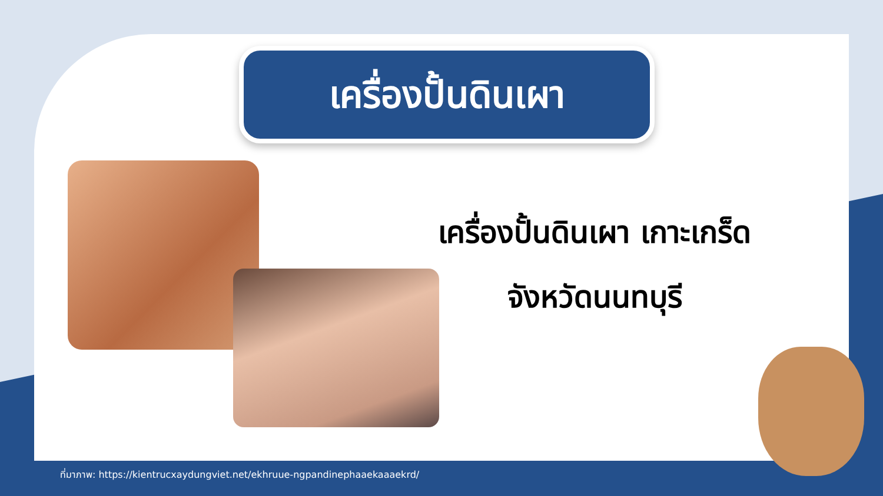เครื่องปั้นดินเผา
เครื่องปั้นดินเผา เกาะเกร็ด
จังหวัดนนทบุรี
ที่มาภาพ: https://kientrucxaydungviet.net/ekhruue-ngpandinephaaekaaaekrd/